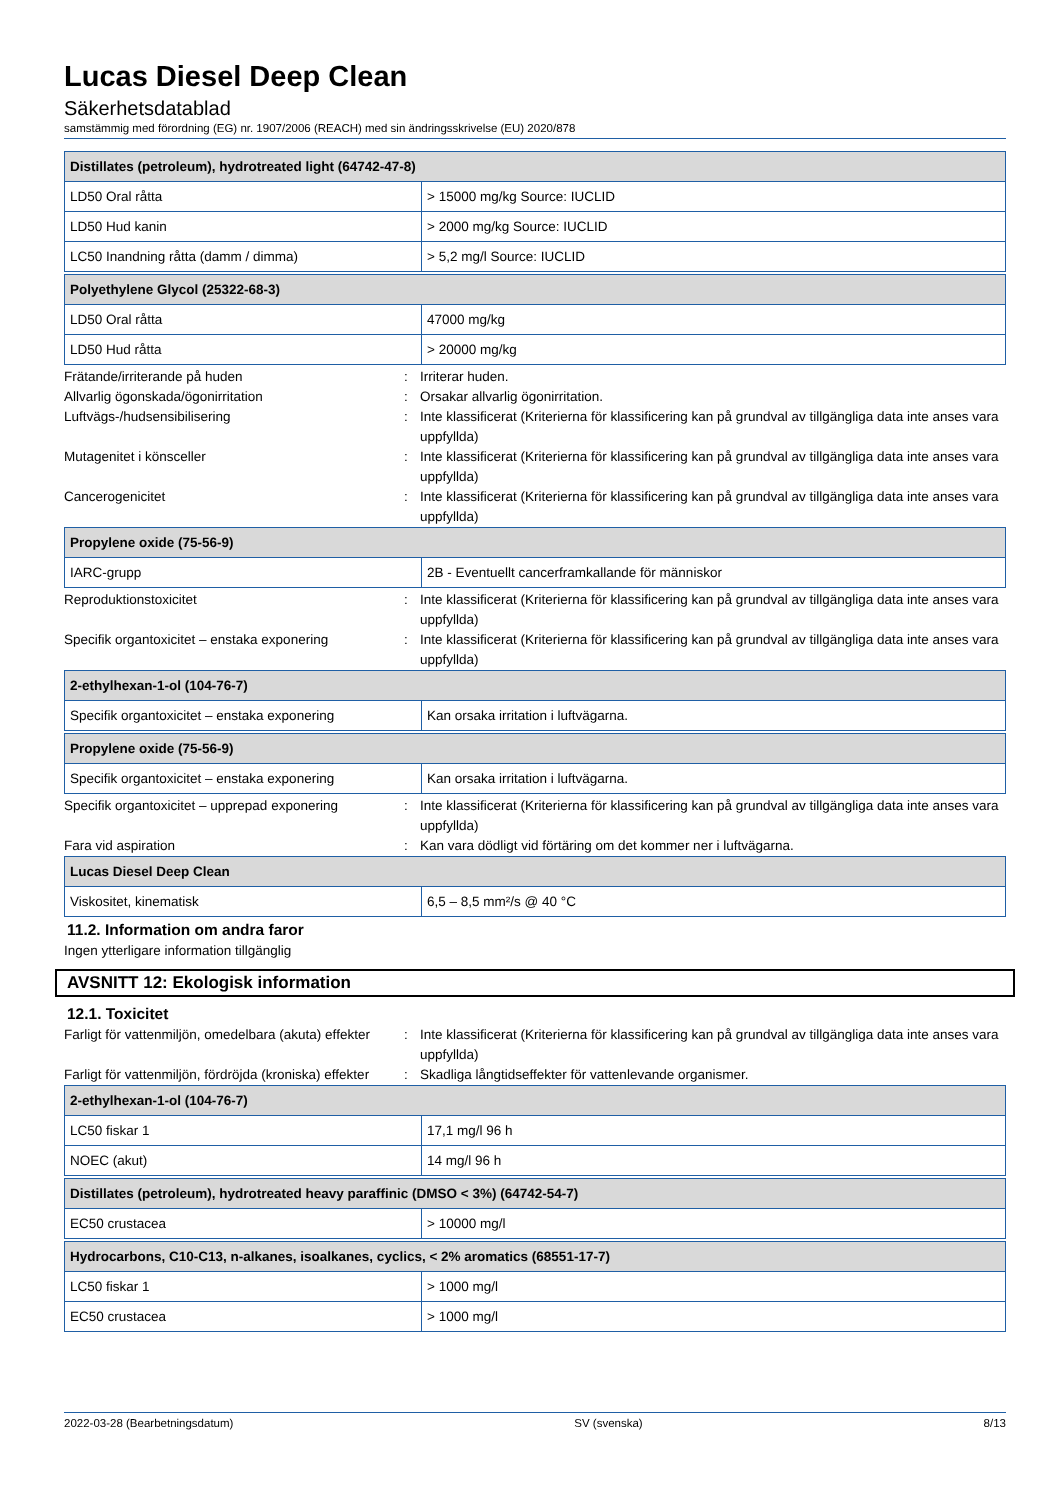Lucas Diesel Deep Clean
Säkerhetsdatablad
samstämmig med förordning (EG) nr. 1907/2006 (REACH) med sin ändringsskrivelse (EU) 2020/878
| Distillates (petroleum), hydrotreated light (64742-47-8) | |
| --- | --- |
| LD50 Oral råtta | > 15000 mg/kg Source: IUCLID |
| LD50 Hud kanin | > 2000 mg/kg Source: IUCLID |
| LC50 Inandning råtta (damm / dimma) | > 5,2 mg/l Source: IUCLID |
| Polyethylene Glycol (25322-68-3) | |
| --- | --- |
| LD50 Oral råtta | 47000 mg/kg |
| LD50 Hud råtta | > 20000 mg/kg |
Frätande/irriterande på huden : Irriterar huden.
Allvarlig ögonskada/ögonirritation : Orsakar allvarlig ögonirritation.
Luftvägs-/hudsensibilisering : Inte klassificerat (Kriterierna för klassificering kan på grundval av tillgängliga data inte anses vara uppfyllda)
Mutagenitet i könsceller : Inte klassificerat (Kriterierna för klassificering kan på grundval av tillgängliga data inte anses vara uppfyllda)
Cancerogenicitet : Inte klassificerat (Kriterierna för klassificering kan på grundval av tillgängliga data inte anses vara uppfyllda)
| Propylene oxide (75-56-9) | |
| --- | --- |
| IARC-grupp | 2B - Eventuellt cancerframkallande för människor |
Reproduktionstoxicitet : Inte klassificerat (Kriterierna för klassificering kan på grundval av tillgängliga data inte anses vara uppfyllda)
Specifik organtoxicitet – enstaka exponering
: Inte klassificerat (Kriterierna för klassificering kan på grundval av tillgängliga data inte anses vara uppfyllda)
| 2-ethylhexan-1-ol (104-76-7) | |
| --- | --- |
| Specifik organtoxicitet – enstaka exponering | Kan orsaka irritation i luftvägarna. |
| Propylene oxide (75-56-9) | |
| --- | --- |
| Specifik organtoxicitet – enstaka exponering | Kan orsaka irritation i luftvägarna. |
Specifik organtoxicitet – upprepad exponering
: Inte klassificerat (Kriterierna för klassificering kan på grundval av tillgängliga data inte anses vara uppfyllda)
Fara vid aspiration : Kan vara dödligt vid förtäring om det kommer ner i luftvägarna.
| Lucas Diesel Deep Clean | |
| --- | --- |
| Viskositet, kinematisk | 6,5 – 8,5 mm²/s @ 40 °C |
11.2. Information om andra faror
Ingen ytterligare information tillgänglig
AVSNITT 12: Ekologisk information
12.1. Toxicitet
Farligt för vattenmiljön, omedelbara (akuta) effekter
: Inte klassificerat (Kriterierna för klassificering kan på grundval av tillgängliga data inte anses vara uppfyllda)
Farligt för vattenmiljön, fördröjda (kroniska) effekter
: Skadliga långtidseffekter för vattenlevande organismer.
| 2-ethylhexan-1-ol (104-76-7) | |
| --- | --- |
| LC50 fiskar 1 | 17,1 mg/l 96 h |
| NOEC (akut) | 14 mg/l 96 h |
| Distillates (petroleum), hydrotreated heavy paraffinic (DMSO < 3%) (64742-54-7) | |
| --- | --- |
| EC50 crustacea | > 10000 mg/l |
| Hydrocarbons, C10-C13, n-alkanes, isoalkanes, cyclics, < 2% aromatics (68551-17-7) | |
| --- | --- |
| LC50 fiskar 1 | > 1000 mg/l |
| EC50 crustacea | > 1000 mg/l |
2022-03-28 (Bearbetningsdatum) SV (svenska) 8/13